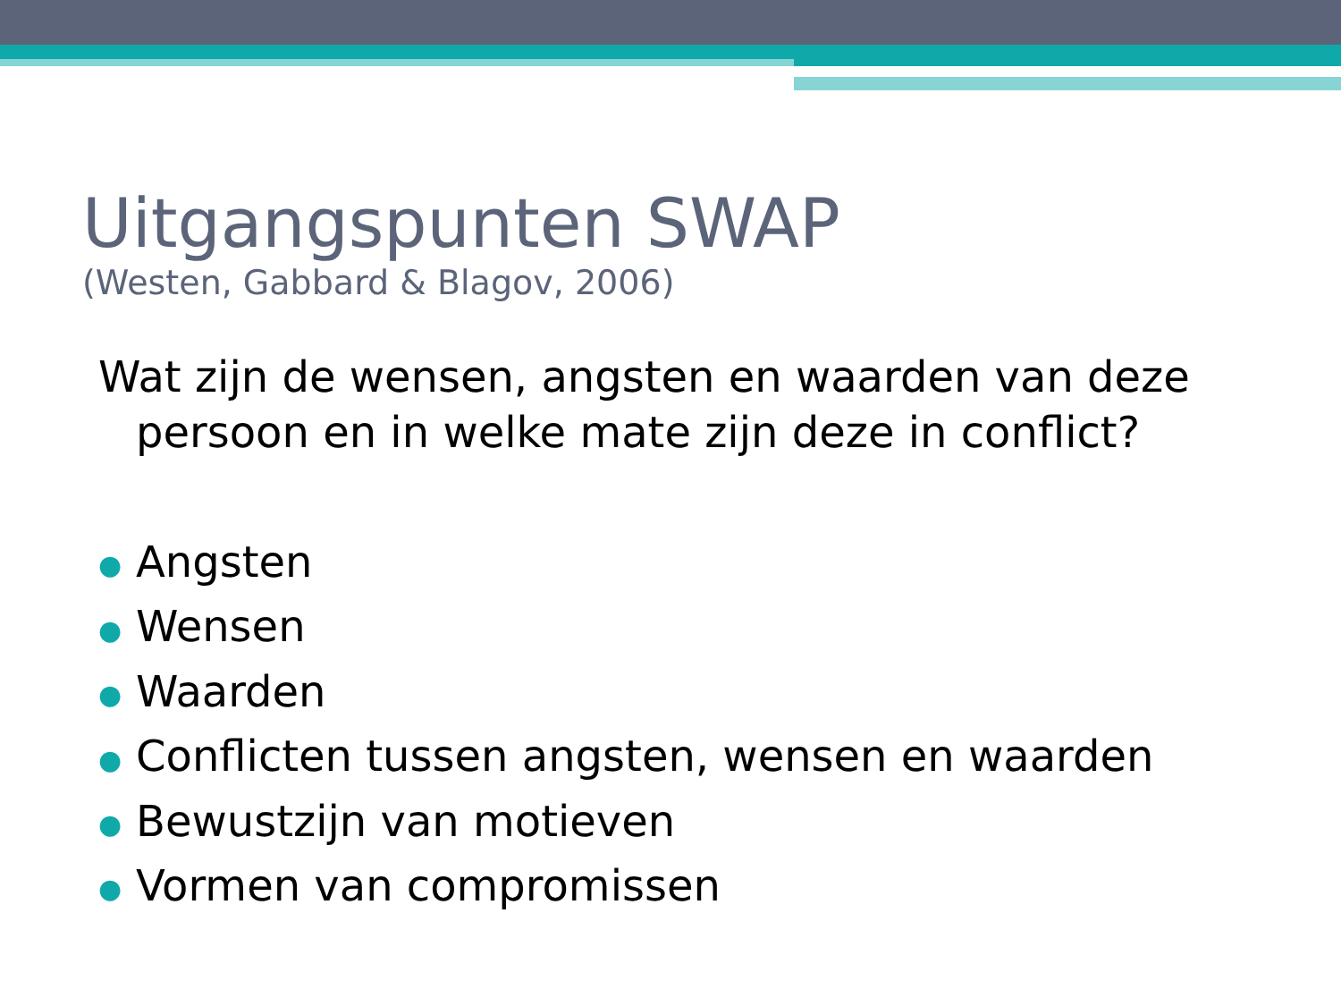Uitgangspunten SWAP
(Westen, Gabbard & Blagov, 2006)
Wat zijn de wensen, angsten en waarden van deze persoon en in welke mate zijn deze in conflict?
● Angsten
● Wensen
● Waarden
● Conflicten tussen angsten, wensen en waarden
● Bewustzijn van motieven
● Vormen van compromissen